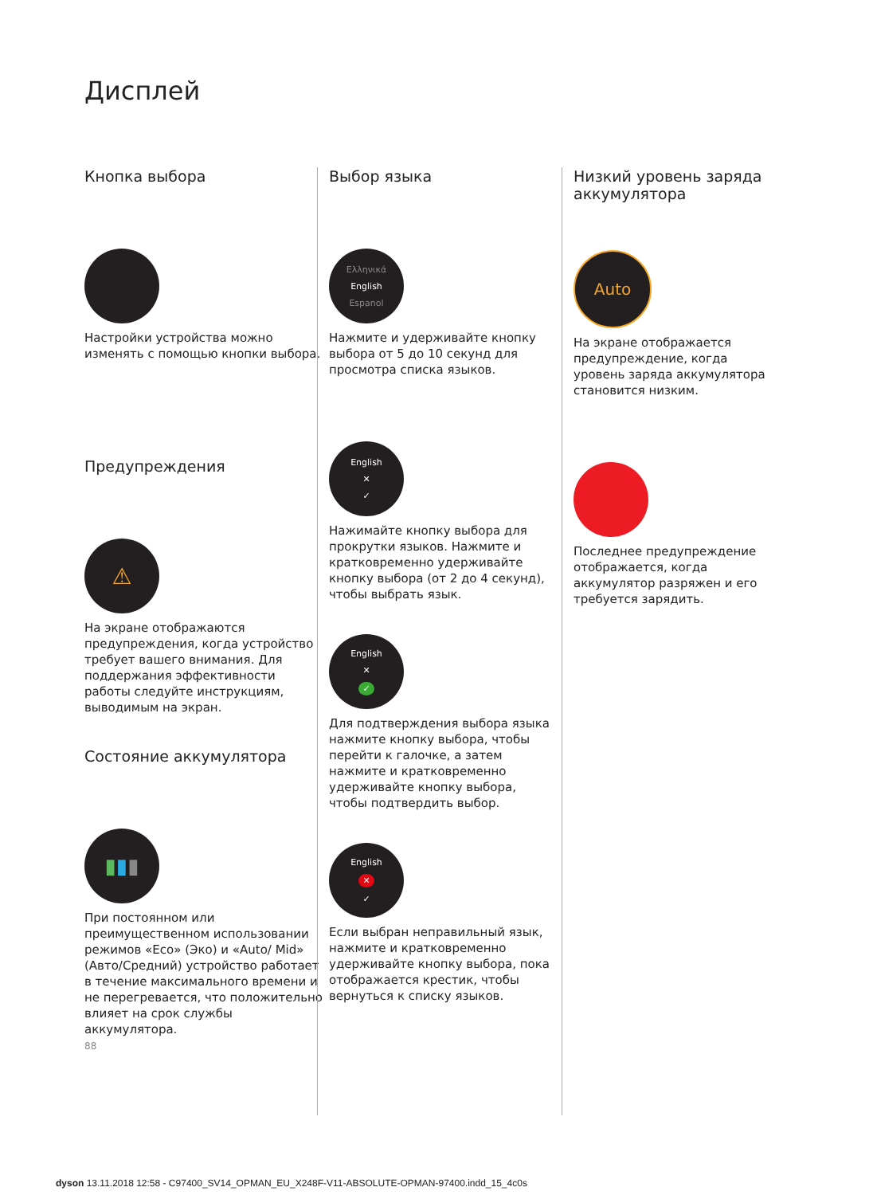Дисплей
Кнопка выбора
Настройки устройства можно изменять с помощью кнопки выбора.
Предупреждения
⚠
На экране отображаются предупреждения, когда устройство требует вашего внимания. Для поддержания эффективности работы следуйте инструкциям, выводимым на экран.
Состояние аккумулятора
▮▮▮
При постоянном или преимущественном использовании режимов «Eco» (Эко) и «Auto/ Mid» (Авто/Средний) устройство работает в течение максимального времени и не перегревается, что положительно влияет на срок службы аккумулятора.
88
Выбор языка
Ελληνικά
English
Espanol
Нажмите и удерживайте кнопку выбора от 5 до 10 секунд для просмотра списка языков.
English
✕
✓
Нажимайте кнопку выбора для прокрутки языков. Нажмите и кратковременно удерживайте кнопку выбора (от 2 до 4 секунд), чтобы выбрать язык.
English
✕
✓
Для подтверждения выбора языка нажмите кнопку выбора, чтобы перейти к галочке, а затем нажмите и кратковременно удерживайте кнопку выбора, чтобы подтвердить выбор.
English
✕
✓
Если выбран неправильный язык, нажмите и кратковременно удерживайте кнопку выбора, пока отображается крестик, чтобы вернуться к списку языков.
Низкий уровень заряда аккумулятора
Auto
На экране отображается предупреждение, когда уровень заряда аккумулятора становится низким.
Последнее предупреждение отображается, когда аккумулятор разряжен и его требуется зарядить.
dyson 13.11.2018 12:58 - C97400_SV14_OPMAN_EU_X248F-V11-ABSOLUTE-OPMAN-97400.indd_15_4c0s